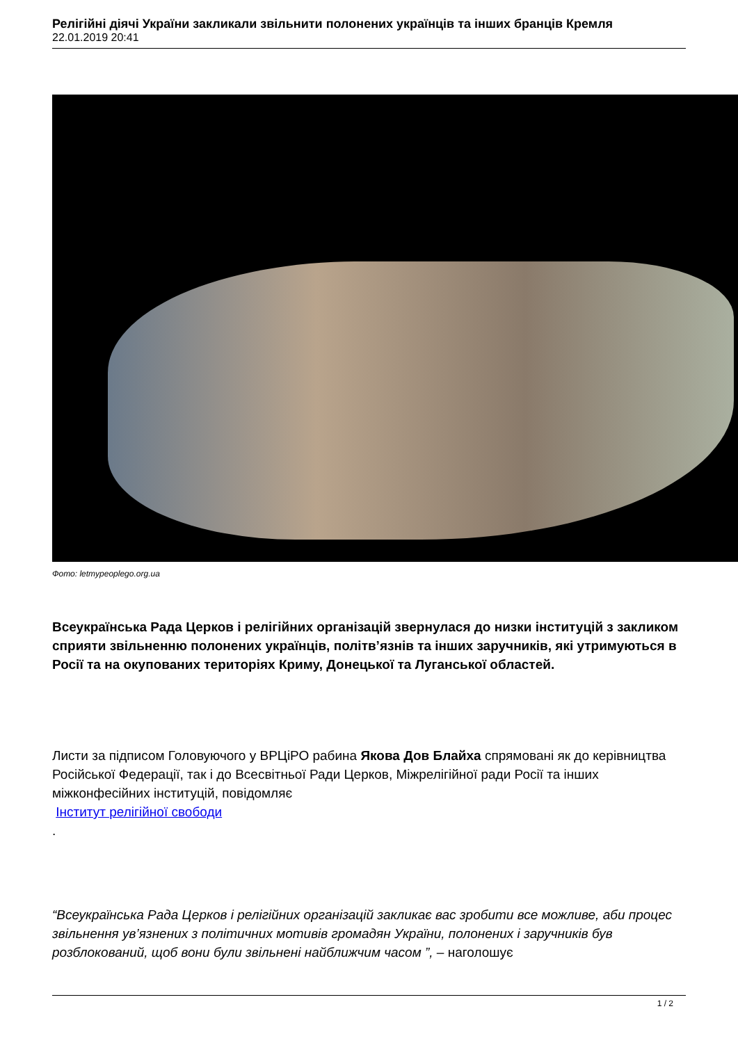Релігійні діячі України закликали звільнити полонених українців та інших бранців Кремля
22.01.2019 20:41
Фото: letmypeoplego.org.ua
Всеукраїнська Рада Церков і релігійних організацій звернулася до низки інституцій з закликом сприяти звільненню полонених українців, політв’язнів та інших заручників, які утримуються в Росії та на окупованих територіях Криму, Донецької та Луганської областей.
Листи за підписом Головуючого у ВРЦіРО рабина Якова Дов Блайха спрямовані як до керівництва Російської Федерації, так і до Всесвітньої Ради Церков, Міжрелігійної ради Росії та інших міжконфесійних інституцій, повідомляє
Інститут релігійної свободи
.
“Всеукраїнська Рада Церков і релігійних організацій закликає вас зробити все можливе, аби процес звільнення ув’язнених з політичних мотивів громадян України, полонених і заручників був розблокований, щоб вони були звільнені найближчим часом ”, – наголошує
1 / 2